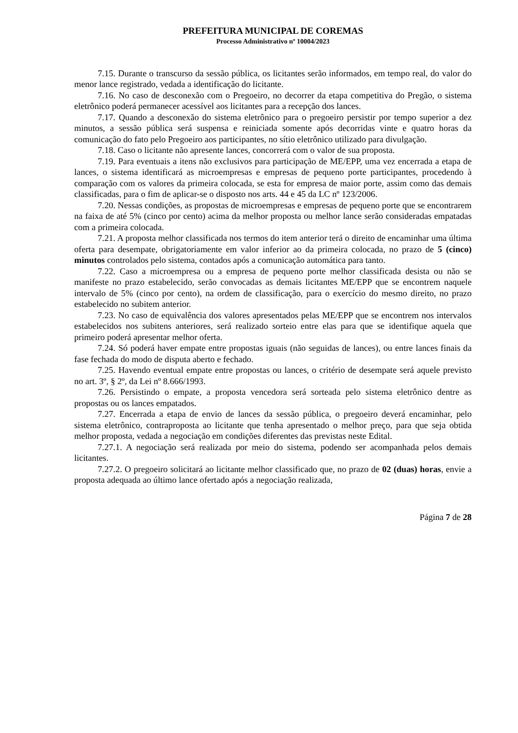PREFEITURA MUNICIPAL DE COREMAS
Processo Administrativo nº 10004/2023
7.15. Durante o transcurso da sessão pública, os licitantes serão informados, em tempo real, do valor do menor lance registrado, vedada a identificação do licitante.
7.16. No caso de desconexão com o Pregoeiro, no decorrer da etapa competitiva do Pregão, o sistema eletrônico poderá permanecer acessível aos licitantes para a recepção dos lances.
7.17. Quando a desconexão do sistema eletrônico para o pregoeiro persistir por tempo superior a dez minutos, a sessão pública será suspensa e reiniciada somente após decorridas vinte e quatro horas da comunicação do fato pelo Pregoeiro aos participantes, no sítio eletrônico utilizado para divulgação.
7.18. Caso o licitante não apresente lances, concorrerá com o valor de sua proposta.
7.19. Para eventuais a itens não exclusivos para participação de ME/EPP, uma vez encerrada a etapa de lances, o sistema identificará as microempresas e empresas de pequeno porte participantes, procedendo à comparação com os valores da primeira colocada, se esta for empresa de maior porte, assim como das demais classificadas, para o fim de aplicar-se o disposto nos arts. 44 e 45 da LC nº 123/2006.
7.20. Nessas condições, as propostas de microempresas e empresas de pequeno porte que se encontrarem na faixa de até 5% (cinco por cento) acima da melhor proposta ou melhor lance serão consideradas empatadas com a primeira colocada.
7.21. A proposta melhor classificada nos termos do item anterior terá o direito de encaminhar uma última oferta para desempate, obrigatoriamente em valor inferior ao da primeira colocada, no prazo de 5 (cinco) minutos controlados pelo sistema, contados após a comunicação automática para tanto.
7.22. Caso a microempresa ou a empresa de pequeno porte melhor classificada desista ou não se manifeste no prazo estabelecido, serão convocadas as demais licitantes ME/EPP que se encontrem naquele intervalo de 5% (cinco por cento), na ordem de classificação, para o exercício do mesmo direito, no prazo estabelecido no subitem anterior.
7.23. No caso de equivalência dos valores apresentados pelas ME/EPP que se encontrem nos intervalos estabelecidos nos subitens anteriores, será realizado sorteio entre elas para que se identifique aquela que primeiro poderá apresentar melhor oferta.
7.24. Só poderá haver empate entre propostas iguais (não seguidas de lances), ou entre lances finais da fase fechada do modo de disputa aberto e fechado.
7.25. Havendo eventual empate entre propostas ou lances, o critério de desempate será aquele previsto no art. 3º, § 2º, da Lei nº 8.666/1993.
7.26. Persistindo o empate, a proposta vencedora será sorteada pelo sistema eletrônico dentre as propostas ou os lances empatados.
7.27. Encerrada a etapa de envio de lances da sessão pública, o pregoeiro deverá encaminhar, pelo sistema eletrônico, contraproposta ao licitante que tenha apresentado o melhor preço, para que seja obtida melhor proposta, vedada a negociação em condições diferentes das previstas neste Edital.
7.27.1. A negociação será realizada por meio do sistema, podendo ser acompanhada pelos demais licitantes.
7.27.2. O pregoeiro solicitará ao licitante melhor classificado que, no prazo de 02 (duas) horas, envie a proposta adequada ao último lance ofertado após a negociação realizada,
Página 7 de 28